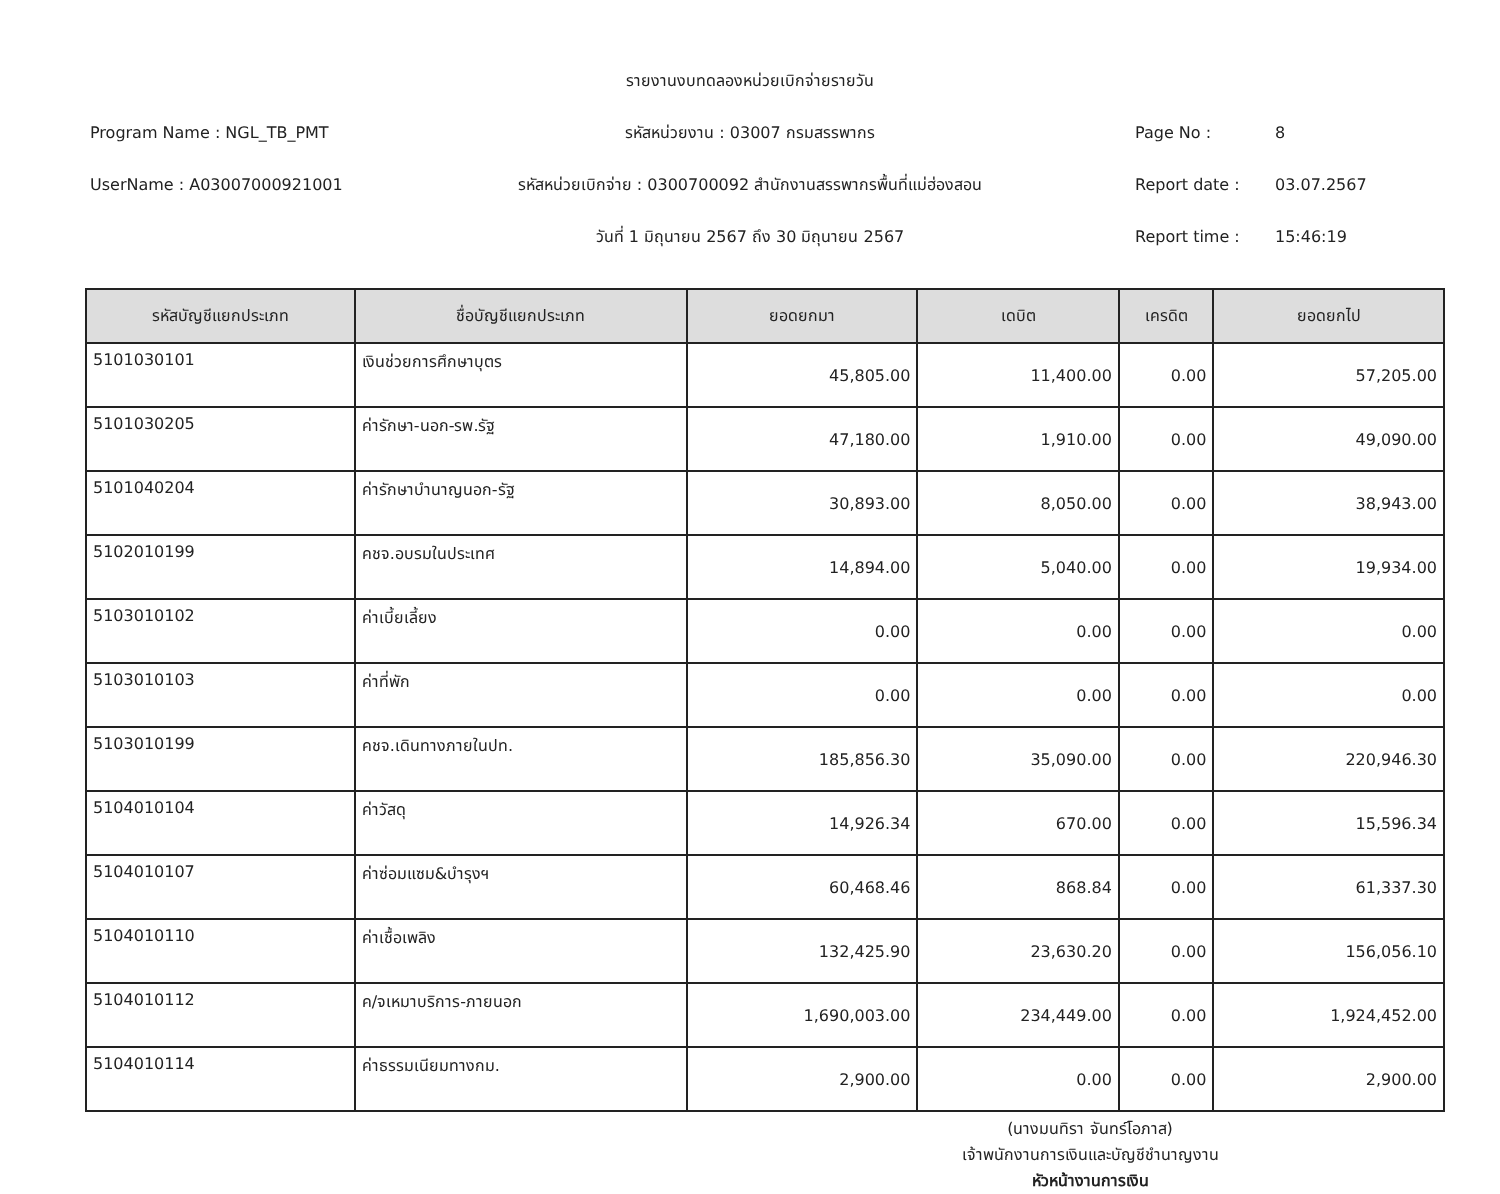รายงานงบทดลองหน่วยเบิกจ่ายรายวัน
Program Name : NGL_TB_PMT
รหัสหน่วยงาน : 03007 กรมสรรพากร
Page No : 8
UserName : A03007000921001
รหัสหน่วยเบิกจ่าย : 0300700092 สำนักงานสรรพากรพื้นที่แม่ฮ่องสอน
Report date : 03.07.2567
วันที่ 1 มิถุนายน 2567 ถึง 30 มิถุนายน 2567
Report time : 15:46:19
| รหัสบัญชีแยกประเภท | ชื่อบัญชีแยกประเภท | ยอดยกมา | เดบิต | เครดิต | ยอดยกไป |
| --- | --- | --- | --- | --- | --- |
| 5101030101 | เงินช่วยการศึกษาบุตร | 45,805.00 | 11,400.00 | 0.00 | 57,205.00 |
| 5101030205 | ค่ารักษา-นอก-รพ.รัฐ | 47,180.00 | 1,910.00 | 0.00 | 49,090.00 |
| 5101040204 | ค่ารักษาบำนาญนอก-รัฐ | 30,893.00 | 8,050.00 | 0.00 | 38,943.00 |
| 5102010199 | คชจ.อบรมในประเทศ | 14,894.00 | 5,040.00 | 0.00 | 19,934.00 |
| 5103010102 | ค่าเบี้ยเลี้ยง | 0.00 | 0.00 | 0.00 | 0.00 |
| 5103010103 | ค่าที่พัก | 0.00 | 0.00 | 0.00 | 0.00 |
| 5103010199 | คชจ.เดินทางภายในปท. | 185,856.30 | 35,090.00 | 0.00 | 220,946.30 |
| 5104010104 | ค่าวัสดุ | 14,926.34 | 670.00 | 0.00 | 15,596.34 |
| 5104010107 | ค่าซ่อมแซม&บำรุงฯ | 60,468.46 | 868.84 | 0.00 | 61,337.30 |
| 5104010110 | ค่าเชื้อเพลิง | 132,425.90 | 23,630.20 | 0.00 | 156,056.10 |
| 5104010112 | ค/จเหมาบริการ-ภายนอก | 1,690,003.00 | 234,449.00 | 0.00 | 1,924,452.00 |
| 5104010114 | ค่าธรรมเนียมทางกม. | 2,900.00 | 0.00 | 0.00 | 2,900.00 |
(นางมนทิรา จันทร์โอภาส)
เจ้าพนักงานการเงินและบัญชีชำนาญงาน
หัวหน้างานการเงิน